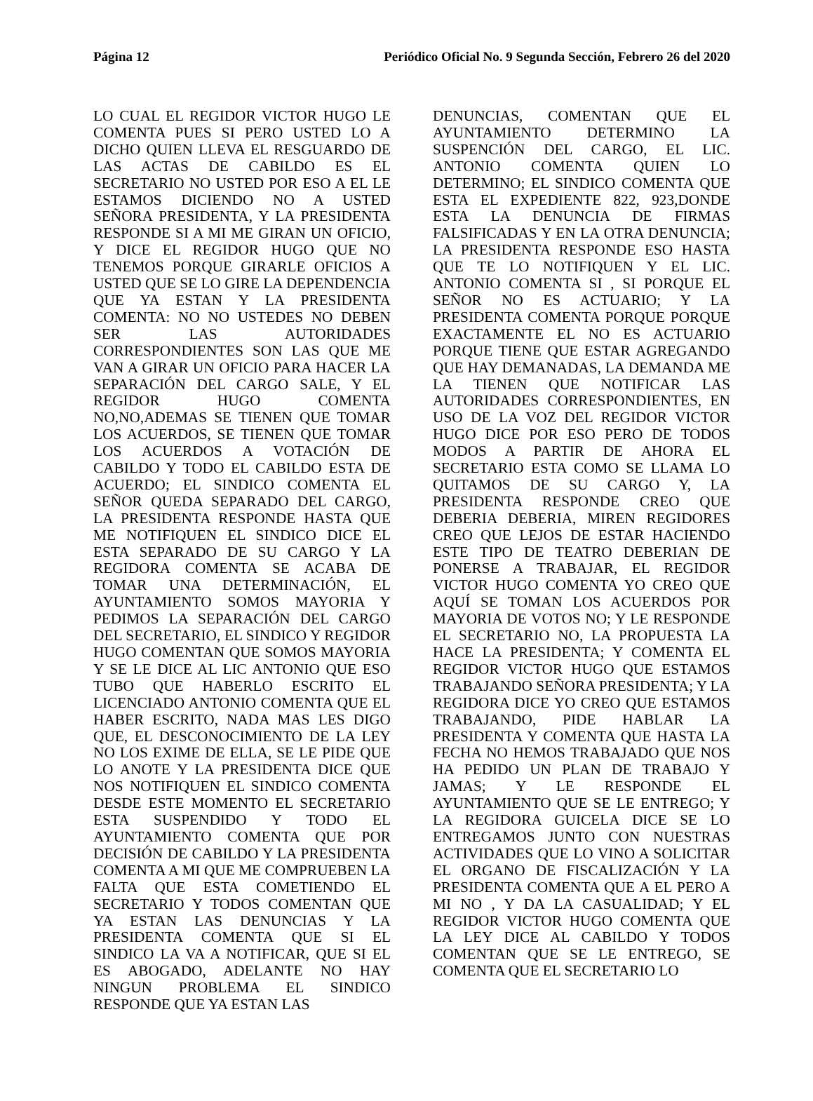Página 12 Periódico Oficial No. 9 Segunda Sección, Febrero 26 del 2020
LO CUAL EL REGIDOR VICTOR HUGO LE COMENTA PUES SI PERO USTED LO A DICHO QUIEN LLEVA EL RESGUARDO DE LAS ACTAS DE CABILDO ES EL SECRETARIO NO USTED POR ESO A EL LE ESTAMOS DICIENDO NO A USTED SEÑORA PRESIDENTA, Y LA PRESIDENTA RESPONDE SI A MI ME GIRAN UN OFICIO, Y DICE EL REGIDOR HUGO QUE NO TENEMOS PORQUE GIRARLE OFICIOS A USTED QUE SE LO GIRE LA DEPENDENCIA QUE YA ESTAN Y LA PRESIDENTA COMENTA: NO NO USTEDES NO DEBEN SER LAS AUTORIDADES CORRESPONDIENTES SON LAS QUE ME VAN A GIRAR UN OFICIO PARA HACER LA SEPARACIÓN DEL CARGO SALE, Y EL REGIDOR HUGO COMENTA NO,NO,ADEMAS SE TIENEN QUE TOMAR LOS ACUERDOS, SE TIENEN QUE TOMAR LOS ACUERDOS A VOTACIÓN DE CABILDO Y TODO EL CABILDO ESTA DE ACUERDO; EL SINDICO COMENTA EL SEÑOR QUEDA SEPARADO DEL CARGO, LA PRESIDENTA RESPONDE HASTA QUE ME NOTIFIQUEN EL SINDICO DICE EL ESTA SEPARADO DE SU CARGO Y LA REGIDORA COMENTA SE ACABA DE TOMAR UNA DETERMINACIÓN, EL AYUNTAMIENTO SOMOS MAYORIA Y PEDIMOS LA SEPARACIÓN DEL CARGO DEL SECRETARIO, EL SINDICO Y REGIDOR HUGO COMENTAN QUE SOMOS MAYORIA Y SE LE DICE AL LIC ANTONIO QUE ESO TUBO QUE HABERLO ESCRITO EL LICENCIADO ANTONIO COMENTA QUE EL HABER ESCRITO, NADA MAS LES DIGO QUE, EL DESCONOCIMIENTO DE LA LEY NO LOS EXIME DE ELLA, SE LE PIDE QUE LO ANOTE Y LA PRESIDENTA DICE QUE NOS NOTIFIQUEN EL SINDICO COMENTA DESDE ESTE MOMENTO EL SECRETARIO ESTA SUSPENDIDO Y TODO EL AYUNTAMIENTO COMENTA QUE POR DECISIÓN DE CABILDO Y LA PRESIDENTA COMENTA A MI QUE ME COMPRUEBEN LA FALTA QUE ESTA COMETIENDO EL SECRETARIO Y TODOS COMENTAN QUE YA ESTAN LAS DENUNCIAS Y LA PRESIDENTA COMENTA QUE SI EL SINDICO LA VA A NOTIFICAR, QUE SI EL ES ABOGADO, ADELANTE NO HAY NINGUN PROBLEMA EL SINDICO RESPONDE QUE YA ESTAN LAS
DENUNCIAS, COMENTAN QUE EL AYUNTAMIENTO DETERMINO LA SUSPENCIÓN DEL CARGO, EL LIC. ANTONIO COMENTA QUIEN LO DETERMINO; EL SINDICO COMENTA QUE ESTA EL EXPEDIENTE 822, 923,DONDE ESTA LA DENUNCIA DE FIRMAS FALSIFICADAS Y EN LA OTRA DENUNCIA; LA PRESIDENTA RESPONDE ESO HASTA QUE TE LO NOTIFIQUEN Y EL LIC. ANTONIO COMENTA SI , SI PORQUE EL SEÑOR NO ES ACTUARIO; Y LA PRESIDENTA COMENTA PORQUE PORQUE EXACTAMENTE EL NO ES ACTUARIO PORQUE TIENE QUE ESTAR AGREGANDO QUE HAY DEMANADAS, LA DEMANDA ME LA TIENEN QUE NOTIFICAR LAS AUTORIDADES CORRESPONDIENTES, EN USO DE LA VOZ DEL REGIDOR VICTOR HUGO DICE POR ESO PERO DE TODOS MODOS A PARTIR DE AHORA EL SECRETARIO ESTA COMO SE LLAMA LO QUITAMOS DE SU CARGO Y, LA PRESIDENTA RESPONDE CREO QUE DEBERIA DEBERIA, MIREN REGIDORES CREO QUE LEJOS DE ESTAR HACIENDO ESTE TIPO DE TEATRO DEBERIAN DE PONERSE A TRABAJAR, EL REGIDOR VICTOR HUGO COMENTA YO CREO QUE AQUÍ SE TOMAN LOS ACUERDOS POR MAYORIA DE VOTOS NO; Y LE RESPONDE EL SECRETARIO NO, LA PROPUESTA LA HACE LA PRESIDENTA; Y COMENTA EL REGIDOR VICTOR HUGO QUE ESTAMOS TRABAJANDO SEÑORA PRESIDENTA; Y LA REGIDORA DICE YO CREO QUE ESTAMOS TRABAJANDO, PIDE HABLAR LA PRESIDENTA Y COMENTA QUE HASTA LA FECHA NO HEMOS TRABAJADO QUE NOS HA PEDIDO UN PLAN DE TRABAJO Y JAMAS; Y LE RESPONDE EL AYUNTAMIENTO QUE SE LE ENTREGO; Y LA REGIDORA GUICELA DICE SE LO ENTREGAMOS JUNTO CON NUESTRAS ACTIVIDADES QUE LO VINO A SOLICITAR EL ORGANO DE FISCALIZACIÓN Y LA PRESIDENTA COMENTA QUE A EL PERO A MI NO , Y DA LA CASUALIDAD; Y EL REGIDOR VICTOR HUGO COMENTA QUE LA LEY DICE AL CABILDO Y TODOS COMENTAN QUE SE LE ENTREGO, SE COMENTA QUE EL SECRETARIO LO